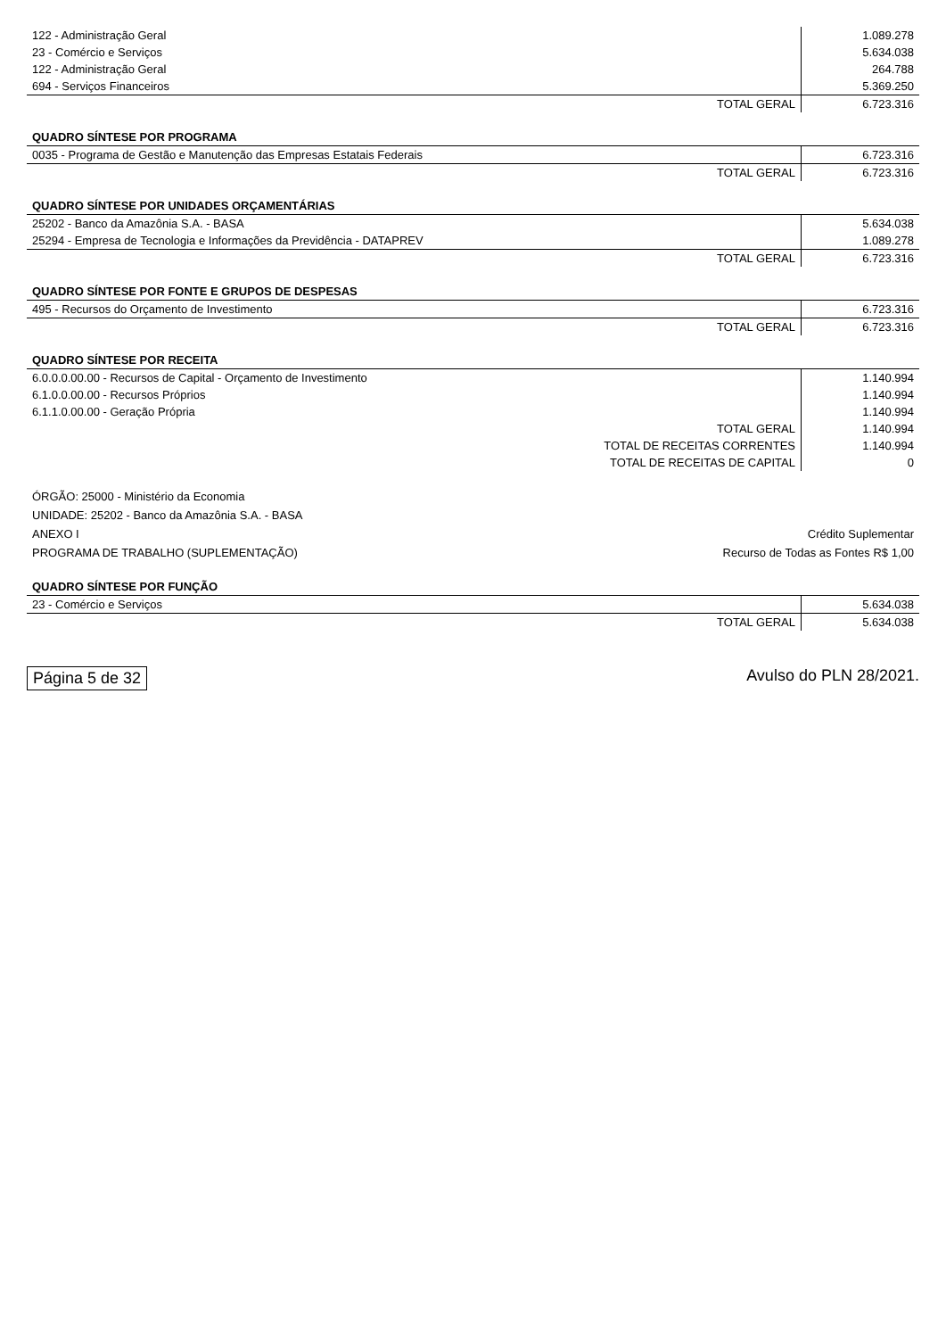| 122 - Administração Geral | 1.089.278 |
| 23 - Comércio e Serviços | 5.634.038 |
| 122 - Administração Geral | 264.788 |
| 694 - Serviços Financeiros | 5.369.250 |
| TOTAL GERAL | 6.723.316 |
| QUADRO SÍNTESE POR PROGRAMA | |
| --- | --- |
| 0035 - Programa de Gestão e Manutenção das Empresas Estatais Federais | 6.723.316 |
| TOTAL GERAL | 6.723.316 |
| QUADRO SÍNTESE POR UNIDADES ORÇAMENTÁRIAS | |
| --- | --- |
| 25202 - Banco da Amazônia S.A. - BASA | 5.634.038 |
| 25294 - Empresa de Tecnologia e Informações da Previdência - DATAPREV | 1.089.278 |
| TOTAL GERAL | 6.723.316 |
| QUADRO SÍNTESE POR FONTE E GRUPOS DE DESPESAS | |
| --- | --- |
| 495 - Recursos do Orçamento de Investimento | 6.723.316 |
| TOTAL GERAL | 6.723.316 |
| QUADRO SÍNTESE POR RECEITA | |
| --- | --- |
| 6.0.0.0.00.00 - Recursos de Capital - Orçamento de Investimento | 1.140.994 |
| 6.1.0.0.00.00 - Recursos Próprios | 1.140.994 |
| 6.1.1.0.00.00 - Geração Própria | 1.140.994 |
| TOTAL GERAL | 1.140.994 |
| TOTAL DE RECEITAS CORRENTES | 1.140.994 |
| TOTAL DE RECEITAS DE CAPITAL | 0 |
| ÓRGÃO: 25000 - Ministério da Economia | |
| UNIDADE: 25202 - Banco da Amazônia S.A. - BASA | |
| ANEXO I | Crédito Suplementar |
| PROGRAMA DE TRABALHO (SUPLEMENTAÇÃO) | Recurso de Todas as Fontes R$ 1,00 |
| QUADRO SÍNTESE POR FUNÇÃO | |
| --- | --- |
| 23 - Comércio e Serviços | 5.634.038 |
| TOTAL GERAL | 5.634.038 |
Página 5 de 32 Avulso do PLN 28/2021.